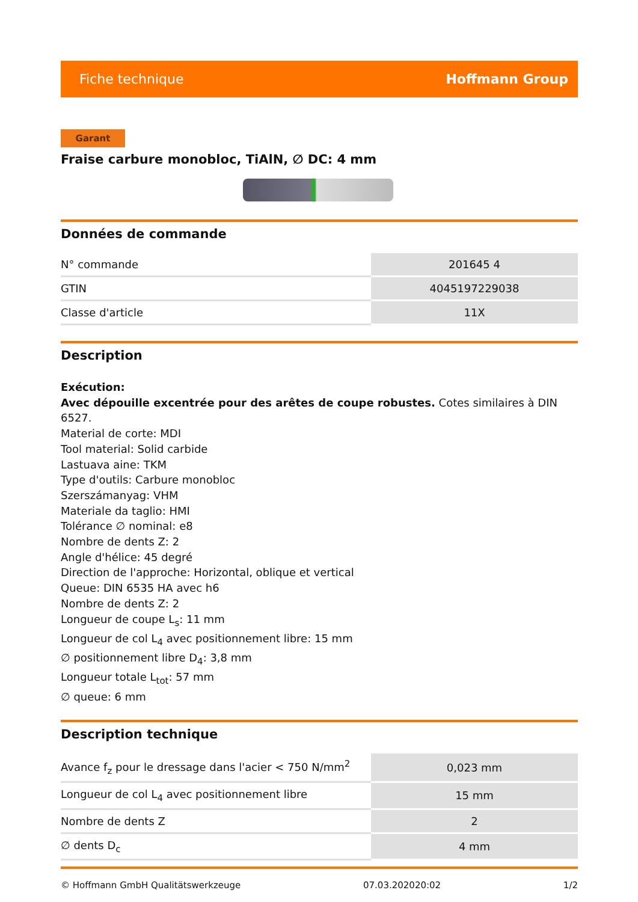Fiche technique Hoffmann Group
Garant
Fraise carbure monobloc, TiAlN, ∅ DC: 4 mm
Données de commande
| N° commande | 201645 4 |
| GTIN | 4045197229038 |
| Classe d'article | 11X |
Description
Exécution:
Avec dépouille excentrée pour des arêtes de coupe robustes. Cotes similaires à DIN 6527.
Material de corte: MDI
Tool material: Solid carbide
Lastuava aine: TKM
Type d'outils: Carbure monobloc
Szerszámanyag: VHM
Materiale da taglio: HMI
Tolérance ∅ nominal: e8
Nombre de dents Z: 2
Angle d'hélice: 45 degré
Direction de l'approche: Horizontal, oblique et vertical
Queue: DIN 6535 HA avec h6
Nombre de dents Z: 2
Longueur de coupe L<sub>s</sub>: 11 mm
Longueur de col L<sub>4</sub> avec positionnement libre: 15 mm
∅ positionnement libre D<sub>4</sub>: 3,8 mm
Longueur totale L<sub>tot</sub>: 57 mm
∅ queue: 6 mm
Description technique
| Avance f<sub>z</sub> pour le dressage dans l'acier < 750 N/mm<sup>2</sup> | 0,023 mm |
| Longueur de col L<sub>4</sub> avec positionnement libre | 15 mm |
| Nombre de dents Z | 2 |
| ∅ dents D<sub>c</sub> | 4 mm |
© Hoffmann GmbH Qualitätswerkzeuge 07.03.202020:02 1/2